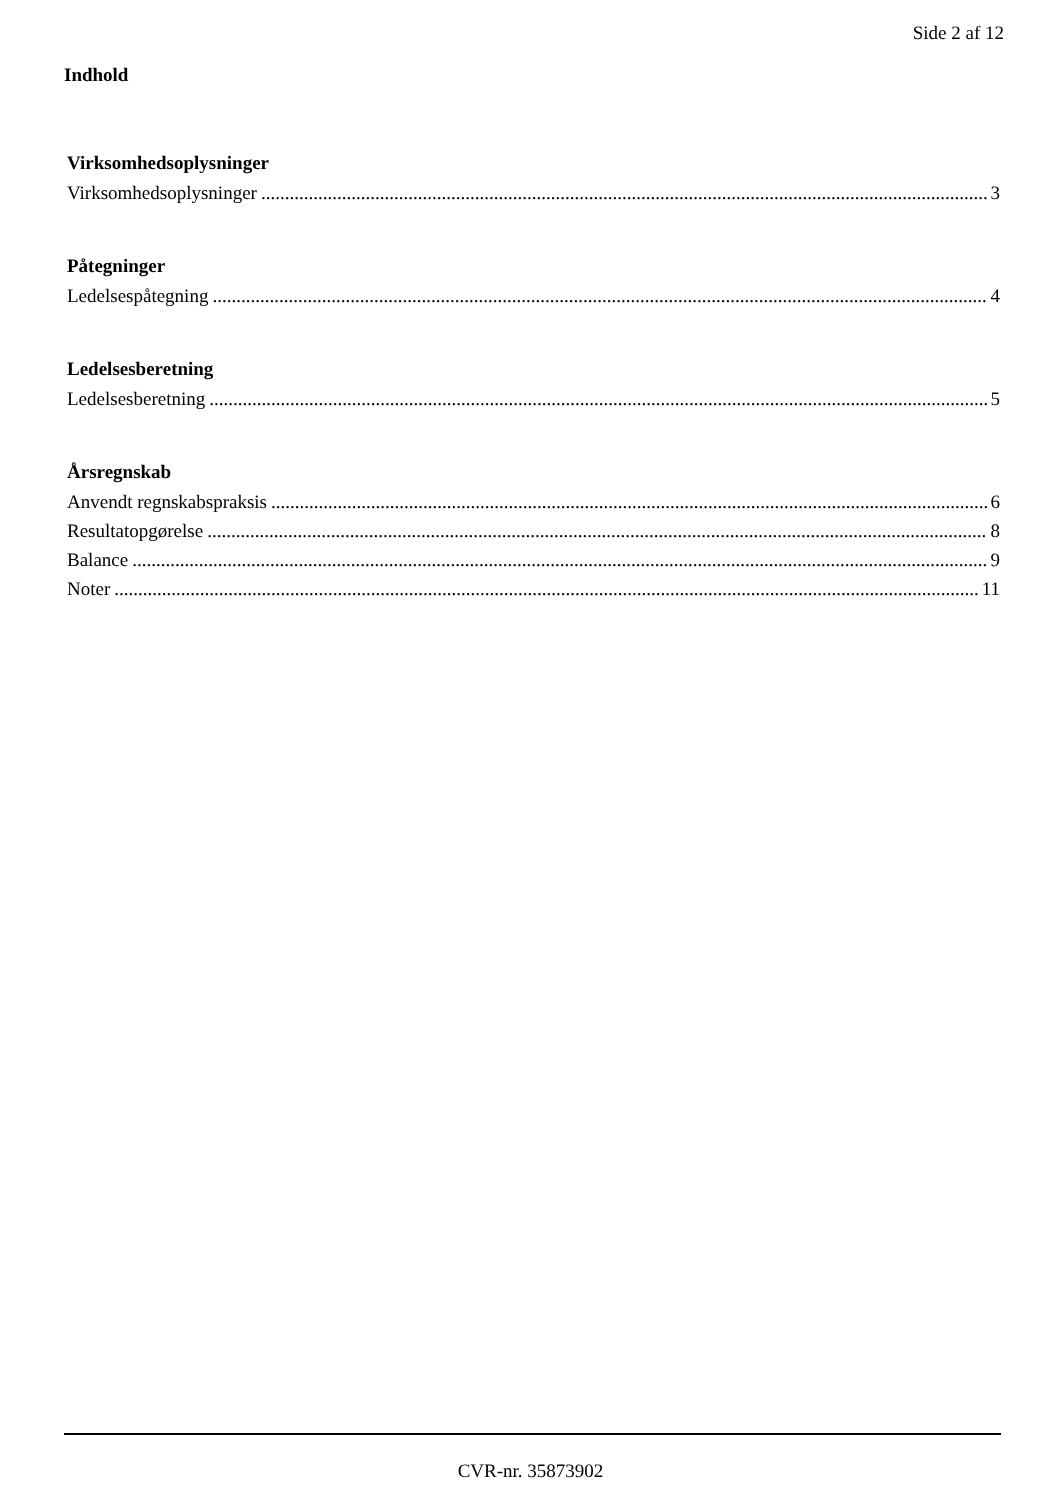Side 2 af 12
Indhold
Virksomhedsoplysninger
Virksomhedsoplysninger 3
Påtegninger
Ledelsespåtegning 4
Ledelsesberetning
Ledelsesberetning 5
Årsregnskab
Anvendt regnskabspraksis 6
Resultatopgørelse 8
Balance 9
Noter 11
CVR-nr. 35873902